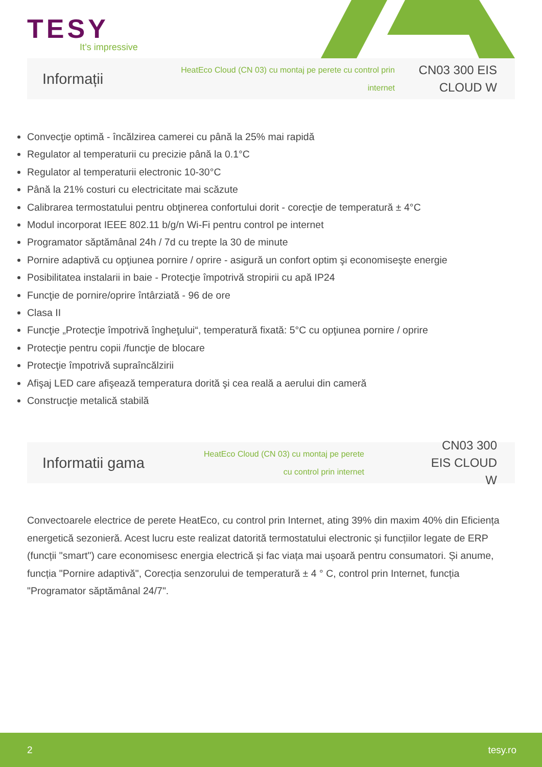TESY
It’s impressive
Informații
HeatEco Cloud (CN 03) cu montaj pe perete cu control prin internet
CN03 300 EIS CLOUD W
Convecţie optimă - încălzirea camerei cu până la 25% mai rapidă
Regulator al temperaturii cu precizie până la 0.1°C
Regulator al temperaturii electronic 10-30°C
Până la 21% costuri cu electricitate mai scăzute
Calibrarea termostatului pentru obţinerea confortului dorit - corecţie de temperatură ± 4°C
Modul incorporat IEEE 802.11 b/g/n Wi-Fi pentru control pe internet
Programator săptămânal 24h / 7d cu trepte la 30 de minute
Pornire adaptivă cu opţiunea pornire / oprire - asigură un confort optim şi economiseşte energie
Posibilitatea instalarii in baie - Protecţie împotrivă stropirii cu apă IP24
Funcţie de pornire/oprire întârziată - 96 de ore
Clasa II
Funcţie „Protecţie împotrivă îngheţului“, temperatură fixată: 5°C cu opţiunea pornire / oprire
Protecţie pentru copii /funcţie de blocare
Protecţie împotrivă supraîncălzirii
Afişaj LED care afişează temperatura dorită şi cea reală a aerului din cameră
Construcţie metalică stabilă
Informatii gama
HeatEco Cloud (CN 03) cu montaj pe perete cu control prin internet
CN03 300 EIS CLOUD W
Convectoarele electrice de perete HeatEco, cu control prin Internet, ating 39% din maxim 40% din Eficiența energetică sezonieră. Acest lucru este realizat datorită termostatului electronic și funcțiilor legate de ERP (funcții "smart") care economisesc energia electrică și fac viața mai ușoară pentru consumatori. Și anume, funcția "Pornire adaptivă", Corecția senzorului de temperatură ± 4 ° C, control prin Internet, funcția "Programator săptămânal 24/7".
2 tesy.ro